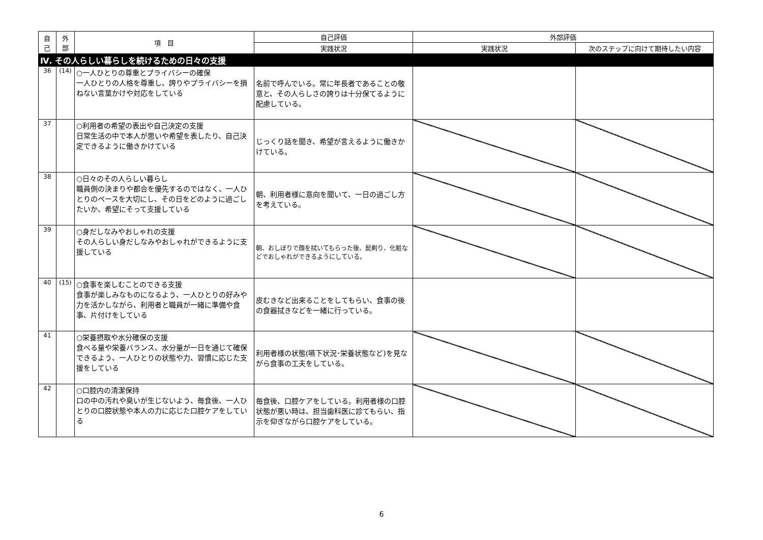| 自 己 | 外 部 | 項 目 | 自己評価 | 外部評価 | |
| --- | --- | --- | --- | --- | --- |
| | | | 実践状況 | 実践状況 | 次のステップに向けて期待したい内容 |
| Ⅳ. その人らしい暮らしを続けるための日々の支援 | | | | | |
| 36 | (14) | ○一人ひとりの尊重とプライバシーの確保 一人ひとりの人格を尊重し、誇りやプライバシーを損ねない言葉かけや対応をしている | 名前で呼んでいる。常に年長者であることの敬意と、その人らしさの誇りは十分保てるように配慮している。 | | |
| 37 | | ○利用者の希望の表出や自己決定の支援 日常生活の中で本人が思いや希望を表したり、自己決定できるように働きかけている | じっくり話を聞き、希望が言えるように働きかけている。 | | |
| 38 | | ○日々のその人らしい暮らし 職員側の決まりや都合を優先するのではなく、一人ひとりのペースを大切にし、その日をどのように過ごしたいか、希望にそって支援している | 朝、利用者様に意向を聞いて、一日の過ごし方を考えている。 | | |
| 39 | | ○身だしなみやおしゃれの支援 その人らしい身だしなみやおしゃれができるように支援している | 朝、おしぼりで顔を拭いてもらった後、髭剃り、化粧などでおしゃれができるようにしている。 | | |
| 40 | (15) | ○食事を楽しむことのできる支援 食事が楽しみなものになるよう、一人ひとりの好みや力を活かしながら、利用者と職員が一緒に準備や食事、片付けをしている | 皮むきなど出来ることをしてもらい、食事の後の食器拭きなどを一緒に行っている。 | | |
| 41 | | ○栄養摂取や水分確保の支援 食べる量や栄養バランス、水分量が一日を通じて確保できるよう、一人ひとりの状態や力、習慣に応じた支援をしている | 利用者様の状態(嚥下状況･栄養状態など)を見ながら食事の工夫をしている。 | | |
| 42 | | ○口腔内の清潔保持 口の中の汚れや臭いが生じないよう、毎食後、一人ひとりの口腔状態や本人の力に応じた口腔ケアをしている | 毎食後、口腔ケアをしている。利用者様の口腔状態が悪い時は、担当歯科医に診てもらい、指示を仰ぎながら口腔ケアをしている。 | | |
6